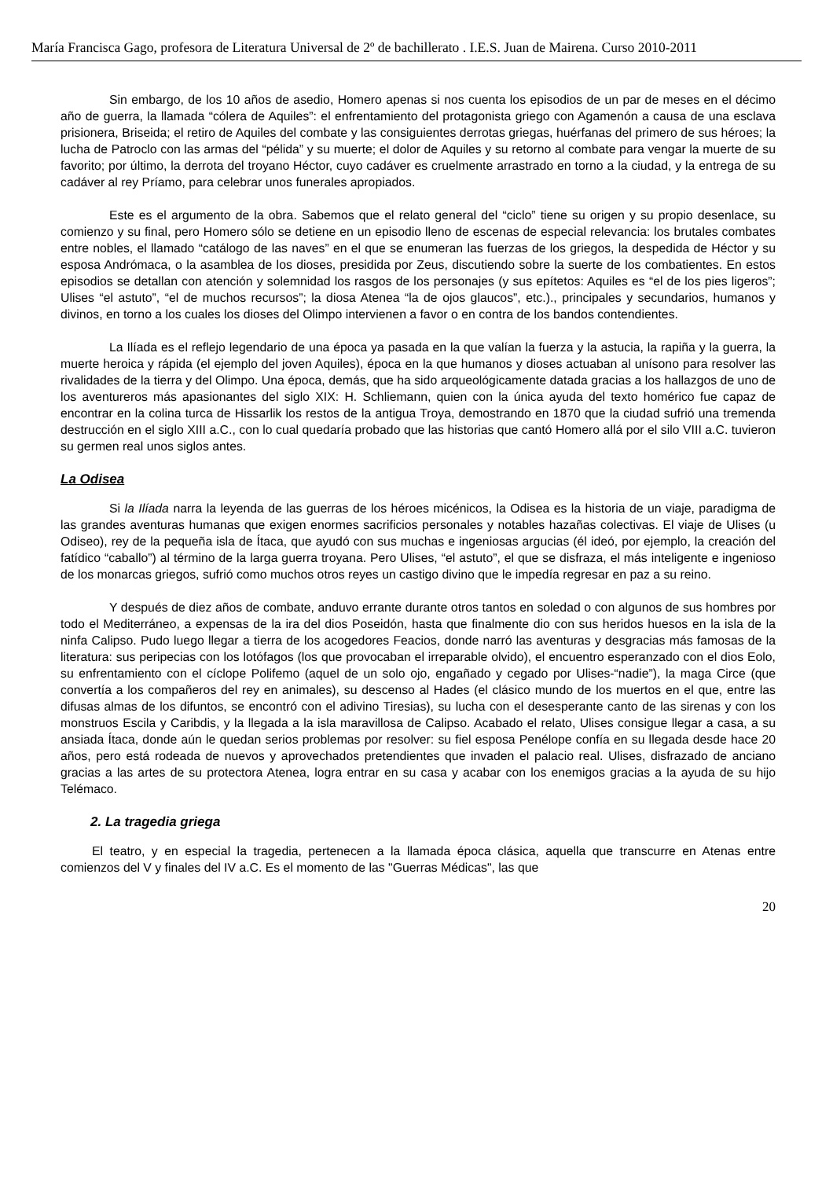María Francisca Gago, profesora de Literatura Universal de 2º de bachillerato . I.E.S. Juan de Mairena. Curso 2010-2011
Sin embargo, de los 10 años de asedio, Homero apenas si nos cuenta los episodios de un par de meses en el décimo año de guerra, la llamada “cólera de Aquiles”: el enfrentamiento del protagonista griego con Agamenón a causa de una esclava prisionera, Briseida; el retiro de Aquiles del combate y las consiguientes derrotas griegas, huérfanas del primero de sus héroes; la lucha de Patroclo con las armas del “pélida” y su muerte; el dolor de Aquiles y su retorno al combate para vengar la muerte de su favorito; por último, la derrota del troyano Héctor, cuyo cadáver es cruelmente arrastrado en torno a la ciudad, y la entrega de su cadáver al rey Príamo, para celebrar unos funerales apropiados.
Este es el argumento de la obra. Sabemos que el relato general del “ciclo” tiene su origen y su propio desenlace, su comienzo y su final, pero Homero sólo se detiene en un episodio lleno de escenas de especial relevancia: los brutales combates entre nobles, el llamado “catálogo de las naves” en el que se enumeran las fuerzas de los griegos, la despedida de Héctor y su esposa Andrómaca, o la asamblea de los dioses, presidida por Zeus, discutiendo sobre la suerte de los combatientes. En estos episodios se detallan con atención y solemnidad los rasgos de los personajes (y sus epítetos: Aquiles es “el de los pies ligeros”; Ulises “el astuto”, “el de muchos recursos”; la diosa Atenea “la de ojos glaucos”, etc.)., principales y secundarios, humanos y divinos, en torno a los cuales los dioses del Olimpo intervienen a favor o en contra de los bandos contendientes.
La Ilíada es el reflejo legendario de una época ya pasada en la que valían la fuerza y la astucia, la rapiña y la guerra, la muerte heroica y rápida (el ejemplo del joven Aquiles), época en la que humanos y dioses actuaban al unísono para resolver las rivalidades de la tierra y del Olimpo. Una época, demás, que ha sido arqueológicamente datada gracias a los hallazgos de uno de los aventureros más apasionantes del siglo XIX: H. Schliemann, quien con la única ayuda del texto homérico fue capaz de encontrar en la colina turca de Hissarlik los restos de la antigua Troya, demostrando en 1870 que la ciudad sufrió una tremenda destrucción en el siglo XIII a.C., con lo cual quedaría probado que las historias que cantó Homero allá por el silo VIII a.C. tuvieron su germen real unos siglos antes.
La Odisea
Si la Ilíada narra la leyenda de las guerras de los héroes micénicos, la Odisea es la historia de un viaje, paradigma de las grandes aventuras humanas que exigen enormes sacrificios personales y notables hazañas colectivas. El viaje de Ulises (u Odiseo), rey de la pequeña isla de Ítaca, que ayudó con sus muchas e ingeniosas argucias (él ideó, por ejemplo, la creación del fatídico “caballo”) al término de la larga guerra troyana. Pero Ulises, “el astuto”, el que se disfraza, el más inteligente e ingenioso de los monarcas griegos, sufrió como muchos otros reyes un castigo divino que le impedía regresar en paz a su reino.
Y después de diez años de combate, anduvo errante durante otros tantos en soledad o con algunos de sus hombres por todo el Mediterráneo, a expensas de la ira del dios Poseidón, hasta que finalmente dio con sus heridos huesos en la isla de la ninfa Calipso. Pudo luego llegar a tierra de los acogedores Feacios, donde narró las aventuras y desgracias más famosas de la literatura: sus peripecias con los lotófagos (los que provocaban el irreparable olvido), el encuentro esperanzado con el dios Eolo, su enfrentamiento con el cíclope Polifemo (aquel de un solo ojo, engañado y cegado por Ulises-“nadie”), la maga Circe (que convertía a los compañeros del rey en animales), su descenso al Hades (el clásico mundo de los muertos en el que, entre las difusas almas de los difuntos, se encontró con el adivino Tiresias), su lucha con el desesperante canto de las sirenas y con los monstruos Escila y Caribdis, y la llegada a la isla maravillosa de Calipso. Acabado el relato, Ulises consigue llegar a casa, a su ansiada Ítaca, donde aún le quedan serios problemas por resolver: su fiel esposa Penélope confía en su llegada desde hace 20 años, pero está rodeada de nuevos y aprovechados pretendientes que invaden el palacio real. Ulises, disfrazado de anciano gracias a las artes de su protectora Atenea, logra entrar en su casa y acabar con los enemigos gracias a la ayuda de su hijo Telémaco.
2. La tragedia griega
El teatro, y en especial la tragedia, pertenecen a la llamada época clásica, aquella que transcurre en Atenas entre comienzos del V y finales del IV a.C. Es el momento de las "Guerras Médicas", las que
20